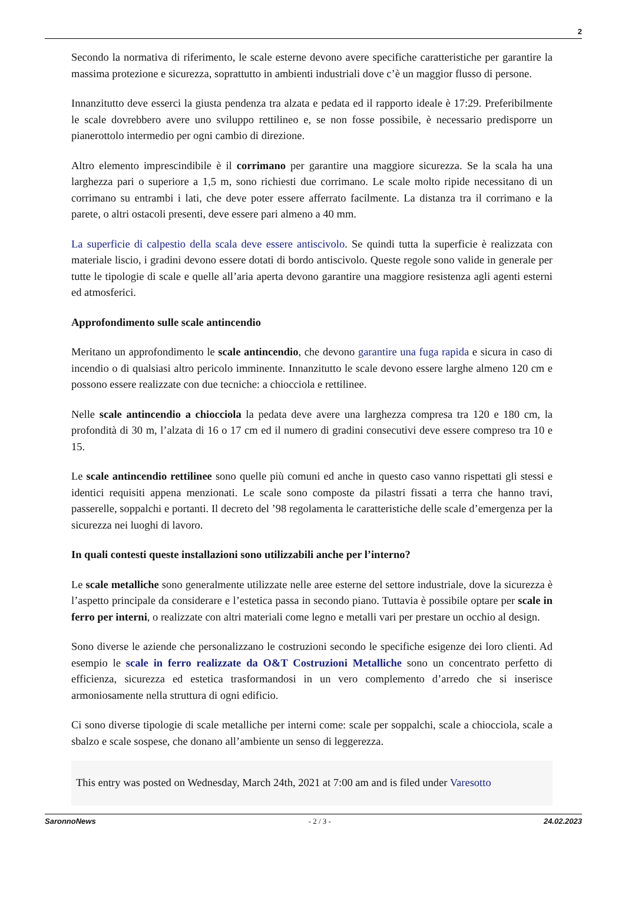2
Secondo la normativa di riferimento, le scale esterne devono avere specifiche caratteristiche per garantire la massima protezione e sicurezza, soprattutto in ambienti industriali dove c’è un maggior flusso di persone.
Innanzitutto deve esserci la giusta pendenza tra alzata e pedata ed il rapporto ideale è 17:29. Preferibilmente le scale dovrebbero avere uno sviluppo rettilineo e, se non fosse possibile, è necessario predisporre un pianerottolo intermedio per ogni cambio di direzione.
Altro elemento imprescindibile è il corrimano per garantire una maggiore sicurezza. Se la scala ha una larghezza pari o superiore a 1,5 m, sono richiesti due corrimano. Le scale molto ripide necessitano di un corrimano su entrambi i lati, che deve poter essere afferrato facilmente. La distanza tra il corrimano e la parete, o altri ostacoli presenti, deve essere pari almeno a 40 mm.
La superficie di calpestio della scala deve essere antiscivolo. Se quindi tutta la superficie è realizzata con materiale liscio, i gradini devono essere dotati di bordo antiscivolo. Queste regole sono valide in generale per tutte le tipologie di scale e quelle all’aria aperta devono garantire una maggiore resistenza agli agenti esterni ed atmosferici.
Approfondimento sulle scale antincendio
Meritano un approfondimento le scale antincendio, che devono garantire una fuga rapida e sicura in caso di incendio o di qualsiasi altro pericolo imminente. Innanzitutto le scale devono essere larghe almeno 120 cm e possono essere realizzate con due tecniche: a chiocciola e rettilinee.
Nelle scale antincendio a chiocciola la pedata deve avere una larghezza compresa tra 120 e 180 cm, la profondità di 30 m, l’alzata di 16 o 17 cm ed il numero di gradini consecutivi deve essere compreso tra 10 e 15.
Le scale antincendio rettilinee sono quelle più comuni ed anche in questo caso vanno rispettati gli stessi e identici requisiti appena menzionati. Le scale sono composte da pilastri fissati a terra che hanno travi, passerelle, soppalchi e portanti. Il decreto del ’98 regolamenta le caratteristiche delle scale d’emergenza per la sicurezza nei luoghi di lavoro.
In quali contesti queste installazioni sono utilizzabili anche per l’interno?
Le scale metalliche sono generalmente utilizzate nelle aree esterne del settore industriale, dove la sicurezza è l’aspetto principale da considerare e l’estetica passa in secondo piano. Tuttavia è possibile optare per scale in ferro per interni, o realizzate con altri materiali come legno e metalli vari per prestare un occhio al design.
Sono diverse le aziende che personalizzano le costruzioni secondo le specifiche esigenze dei loro clienti. Ad esempio le scale in ferro realizzate da O&T Costruzioni Metalliche sono un concentrato perfetto di efficienza, sicurezza ed estetica trasformandosi in un vero complemento d’arredo che si inserisce armoniosamente nella struttura di ogni edificio.
Ci sono diverse tipologie di scale metalliche per interni come: scale per soppalchi, scale a chiocciola, scale a sbalzo e scale sospese, che donano all’ambiente un senso di leggerezza.
This entry was posted on Wednesday, March 24th, 2021 at 7:00 am and is filed under Varesotto
SaronnoNews - 2 / 3 - 24.02.2023